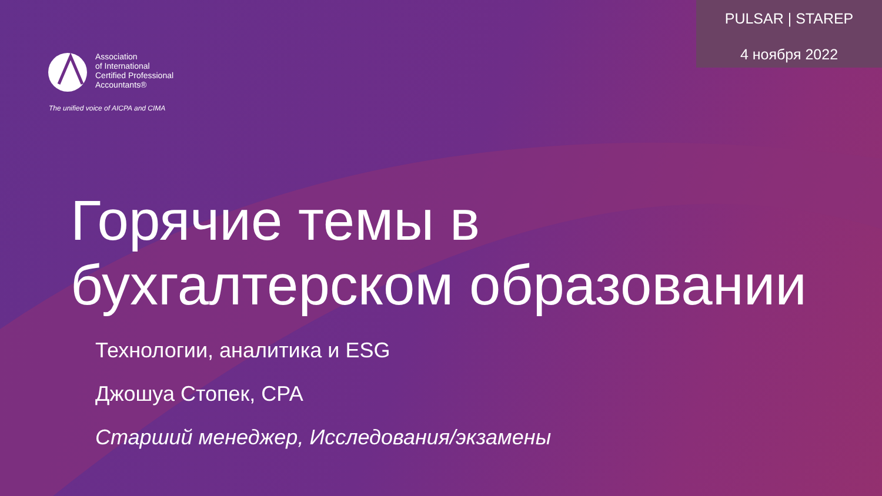PULSAR | STAREP
4 ноября 2022
Association
of International
Certified Professional
Accountants®
The unified voice of AICPA and CIMA
Горячие темы в
бухгалтерском образовании
Технологии, аналитика и ESG
Джошуа Стопек, CPA
Старший менеджер, Исследования/экзамены